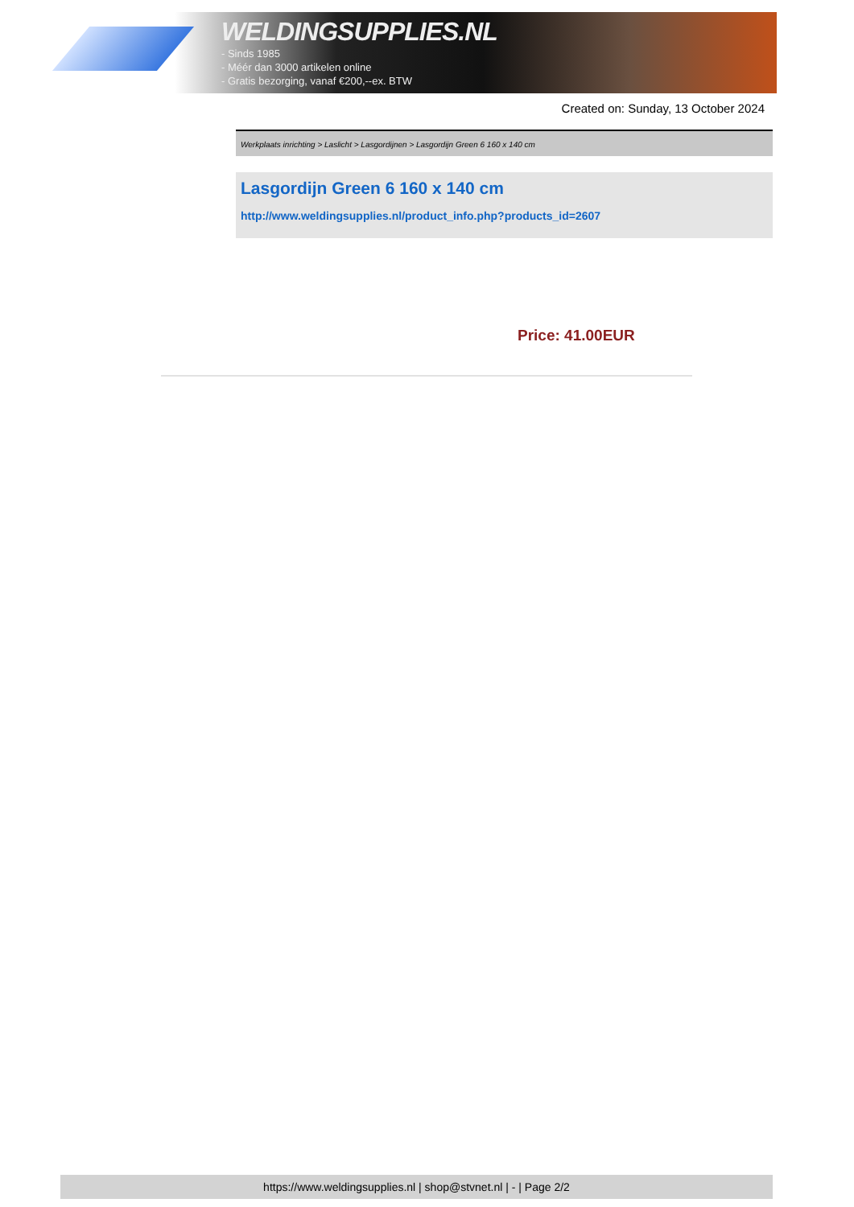WELDINGSUPPLIES.NL
- Sinds 1985
- Méér dan 3000 artikelen online
- Gratis bezorging, vanaf €200,--ex. BTW
Created on: Sunday, 13 October 2024
Werkplaats inrichting > Laslicht > Lasgordijnen > Lasgordijn Green 6 160 x 140 cm
Lasgordijn Green 6 160 x 140 cm
http://www.weldingsupplies.nl/product_info.php?products_id=2607
Price: 41.00EUR
https://www.weldingsupplies.nl | shop@stvnet.nl | - | Page 2/2